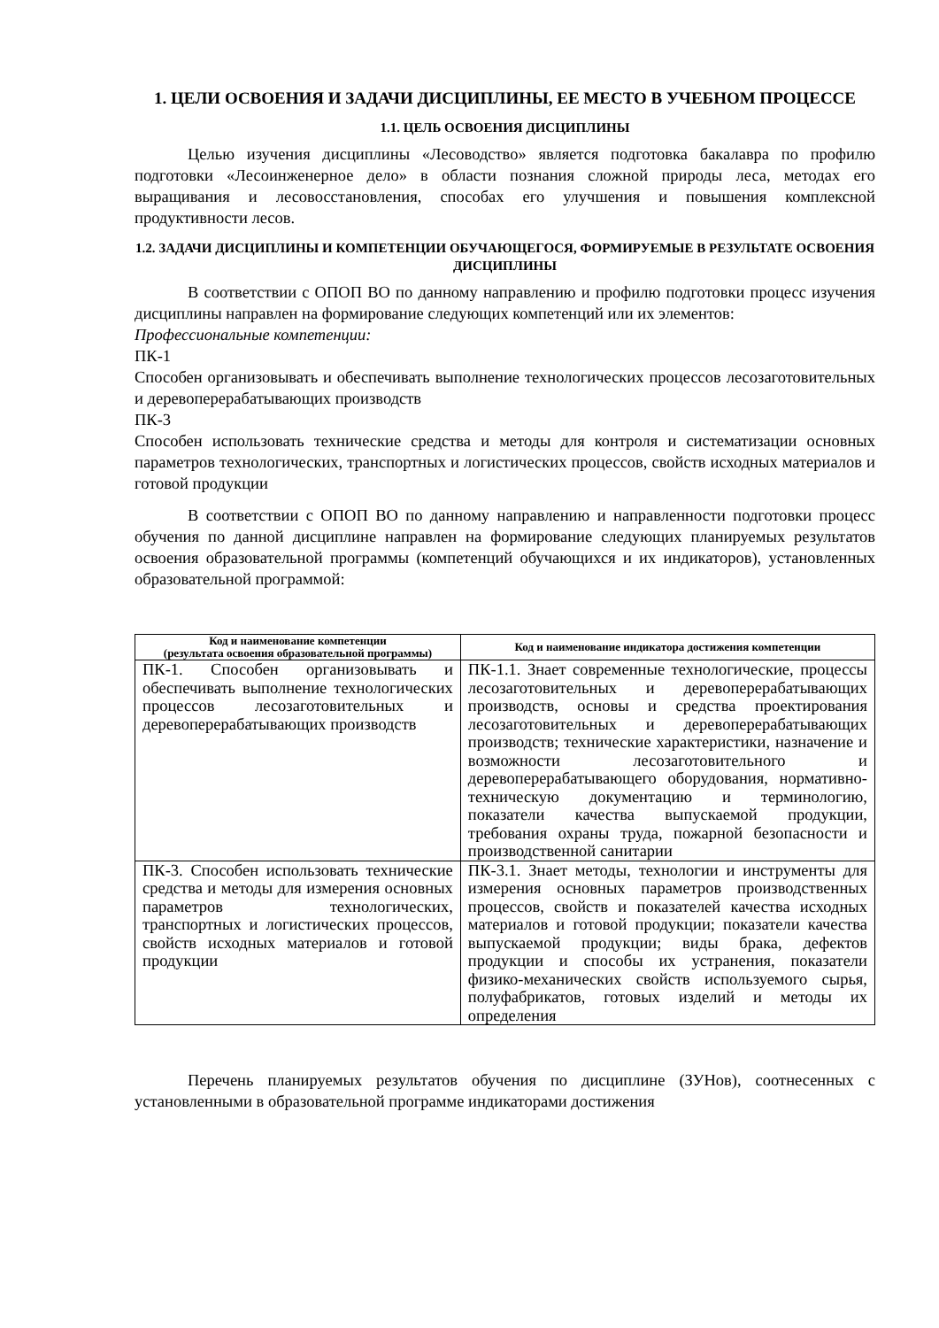1. ЦЕЛИ ОСВОЕНИЯ И ЗАДАЧИ ДИСЦИПЛИНЫ, ЕЕ МЕСТО В УЧЕБНОМ ПРОЦЕССЕ
1.1. ЦЕЛЬ ОСВОЕНИЯ ДИСЦИПЛИНЫ
Целью изучения дисциплины «Лесоводство» является подготовка бакалавра по профилю подготовки «Лесоинженерное дело» в области познания сложной природы леса, методах его выращивания и лесовосстановления, способах его улучшения и повышения комплексной продуктивности лесов.
1.2. ЗАДАЧИ ДИСЦИПЛИНЫ И КОМПЕТЕНЦИИ ОБУЧАЮЩЕГОСЯ, ФОРМИРУЕМЫЕ В РЕЗУЛЬТАТЕ ОСВОЕНИЯ ДИСЦИПЛИНЫ
В соответствии с ОПОП ВО по данному направлению и профилю подготовки процесс изучения дисциплины направлен на формирование следующих компетенций или их элементов:
Профессиональные компетенции:
ПК-1
Способен организовывать и обеспечивать выполнение технологических процессов лесозаготовительных и деревоперерабатывающих производств
ПК-3
Способен использовать технические средства и методы для контроля и систематизации основных параметров технологических, транспортных и логистических процессов, свойств исходных материалов и готовой продукции
В соответствии с ОПОП ВО по данному направлению и направленности подготовки процесс обучения по данной дисциплине направлен на формирование следующих планируемых результатов освоения образовательной программы (компетенций обучающихся и их индикаторов), установленных образовательной программой:
| Код и наименование компетенции (результата освоения образовательной программы) | Код и наименование индикатора достижения компетенции |
| --- | --- |
| ПК-1. Способен организовывать и обеспечивать выполнение технологических процессов лесозаготовительных и деревоперерабатывающих производств | ПК-1.1. Знает современные технологические, процессы лесозаготовительных и деревоперерабатывающих производств, основы и средства проектирования лесозаготовительных и деревоперерабатывающих производств; технические характеристики, назначение и возможности лесозаготовительного и деревоперерабатывающего оборудования, нормативно-техническую документацию и терминологию, показатели качества выпускаемой продукции, требования охраны труда, пожарной безопасности и производственной санитарии |
| ПК-3. Способен использовать технические средства и методы для измерения основных параметров технологических, транспортных и логистических процессов, свойств исходных материалов и готовой продукции | ПК-3.1. Знает методы, технологии и инструменты для измерения основных параметров производственных процессов, свойств и показателей качества исходных материалов и готовой продукции; показатели качества выпускаемой продукции; виды брака, дефектов продукции и способы их устранения, показатели физико-механических свойств используемого сырья, полуфабрикатов, готовых изделий и методы их определения |
Перечень планируемых результатов обучения по дисциплине (ЗУНов), соотнесенных с установленными в образовательной программе индикаторами достижения